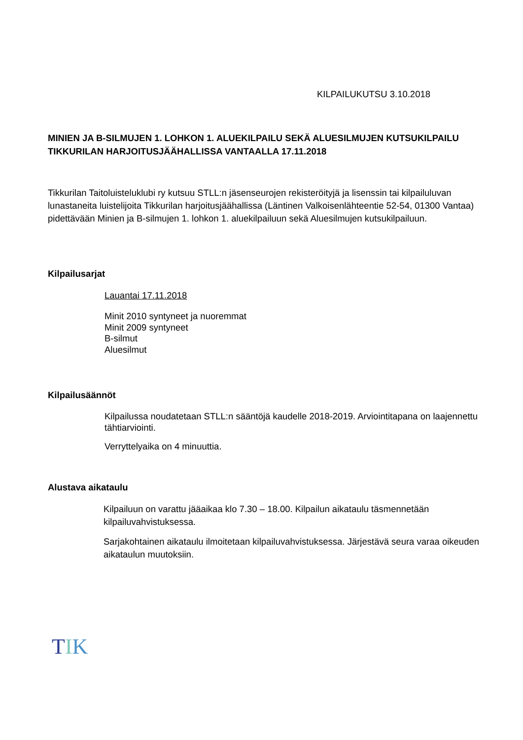KILPAILUKUTSU 3.10.2018
MINIEN JA B-SILMUJEN 1. LOHKON 1. ALUEKILPAILU SEKÄ ALUESILMUJEN KUTSUKILPAILU TIKKURILAN HARJOITUSJÄÄHALLISSA VANTAALLA 17.11.2018
Tikkurilan Taitoluisteluklubi ry kutsuu STLL:n jäsenseurojen rekisteröityjä ja lisenssin tai kilpailuluvan lunastaneita luistelijoita Tikkurilan harjoitusjäähallissa (Läntinen Valkoisenlähteentie 52-54, 01300 Vantaa) pidettävään Minien ja B-silmujen 1. lohkon 1. aluekilpailuun sekä Aluesilmujen kutsukilpailuun.
Kilpailusarjat
Lauantai 17.11.2018
Minit 2010 syntyneet ja nuoremmat
Minit 2009 syntyneet
B-silmut
Aluesilmut
Kilpailusäännöt
Kilpailussa noudatetaan STLL:n sääntöjä kaudelle 2018-2019. Arviointitapana on laajennettu tähtiarviointi.
Verryttelyaika on 4 minuuttia.
Alustava aikataulu
Kilpailuun on varattu jääaikaa klo 7.30 – 18.00. Kilpailun aikataulu täsmennetään kilpailuvahvistuksessa.
Sarjakohtainen aikataulu ilmoitetaan kilpailuvahvistuksessa. Järjestävä seura varaa oikeuden aikataulun muutoksiin.
TIK